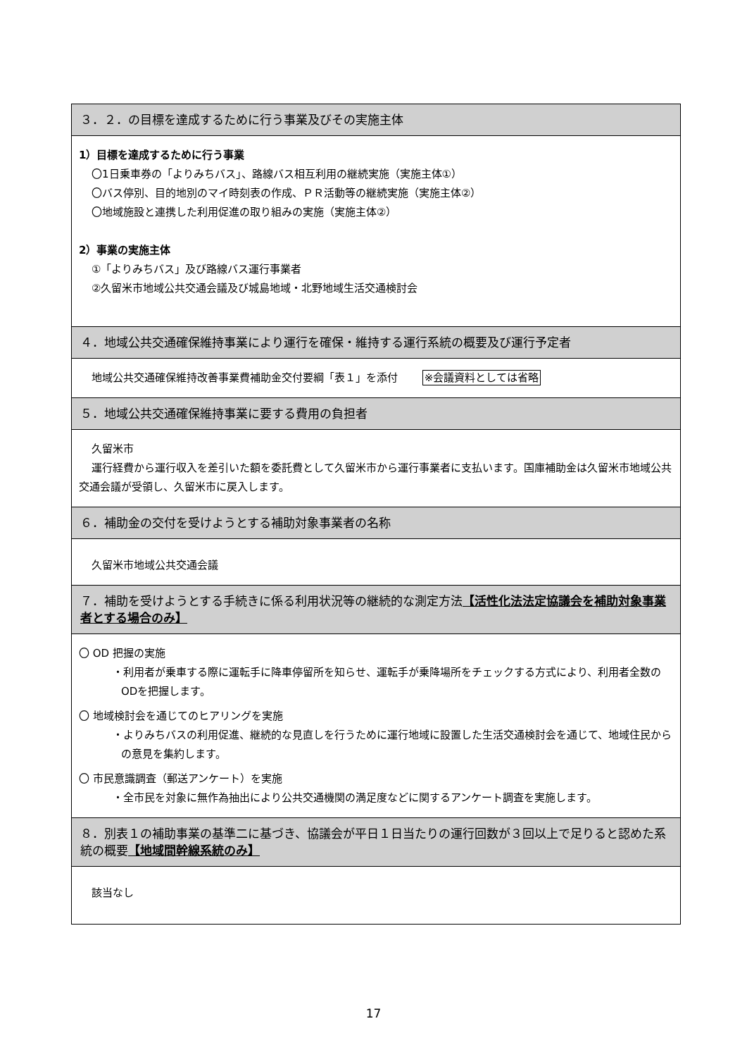３．２．の目標を達成するために行う事業及びその実施主体
1）目標を達成するために行う事業
〇1日乗車券の「よりみちバス」、路線バス相互利用の継続実施（実施主体①）
〇バス停別、目的地別のマイ時刻表の作成、ＰＲ活動等の継続実施（実施主体②）
〇地域施設と連携した利用促進の取り組みの実施（実施主体②）
2）事業の実施主体
①「よりみちバス」及び路線バス運行事業者
②久留米市地域公共交通会議及び城島地域・北野地域生活交通検討会
４．地域公共交通確保維持事業により運行を確保・維持する運行系統の概要及び運行予定者
地域公共交通確保維持改善事業費補助金交付要綱「表１」を添付　　 ※会議資料としては省略
５．地域公共交通確保維持事業に要する費用の負担者
久留米市
運行経費から運行収入を差引いた額を委託費として久留米市から運行事業者に支払います。国庫補助金は久留米市地域公共交通会議が受領し、久留米市に戻入します。
６．補助金の交付を受けようとする補助対象事業者の名称
久留米市地域公共交通会議
７．補助を受けようとする手続きに係る利用状況等の継続的な測定方法【活性化法法定協議会を補助対象事業者とする場合のみ】
〇 OD 把握の実施
・利用者が乗車する際に運転手に降車停留所を知らせ、運転手が乗降場所をチェックする方式により、利用者全数のODを把握します。
〇 地域検討会を通じてのヒアリングを実施
・よりみちバスの利用促進、継続的な見直しを行うために運行地域に設置した生活交通検討会を通じて、地域住民からの意見を集約します。
〇 市民意識調査（郵送アンケート）を実施
・全市民を対象に無作為抽出により公共交通機関の満足度などに関するアンケート調査を実施します。
８．別表１の補助事業の基準二に基づき、協議会が平日１日当たりの運行回数が３回以上で足りると認めた系統の概要【地域間幹線系統のみ】
該当なし
17